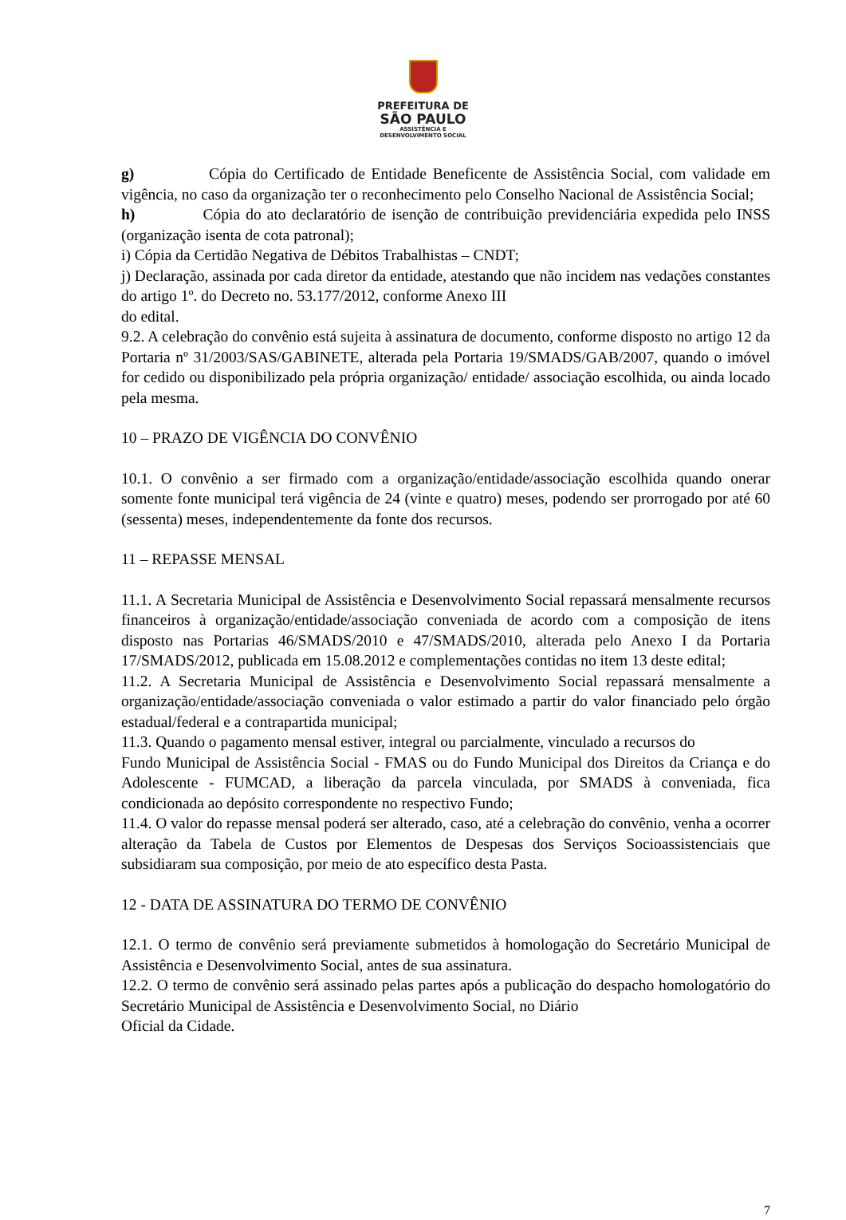PREFEITURA DE
SÃO PAULO
ASSISTÊNCIA E
DESENVOLVIMENTO SOCIAL
g) Cópia do Certificado de Entidade Beneficente de Assistência Social, com validade em vigência, no caso da organização ter o reconhecimento pelo Conselho Nacional de Assistência Social;
h) Cópia do ato declaratório de isenção de contribuição previdenciária expedida pelo INSS (organização isenta de cota patronal);
i) Cópia da Certidão Negativa de Débitos Trabalhistas – CNDT;
j) Declaração, assinada por cada diretor da entidade, atestando que não incidem nas vedações constantes do artigo 1º. do Decreto no. 53.177/2012, conforme Anexo III
do edital.
9.2. A celebração do convênio está sujeita à assinatura de documento, conforme disposto no artigo 12 da Portaria nº 31/2003/SAS/GABINETE, alterada pela Portaria 19/SMADS/GAB/2007, quando o imóvel for cedido ou disponibilizado pela própria organização/ entidade/ associação escolhida, ou ainda locado pela mesma.
10 – PRAZO DE VIGÊNCIA DO CONVÊNIO
10.1. O convênio a ser firmado com a organização/entidade/associação escolhida quando onerar somente fonte municipal terá vigência de 24 (vinte e quatro) meses, podendo ser prorrogado por até 60 (sessenta) meses, independentemente da fonte dos recursos.
11 – REPASSE MENSAL
11.1. A Secretaria Municipal de Assistência e Desenvolvimento Social repassará mensalmente recursos financeiros à organização/entidade/associação conveniada de acordo com a composição de itens disposto nas Portarias 46/SMADS/2010 e 47/SMADS/2010, alterada pelo Anexo I da Portaria 17/SMADS/2012, publicada em 15.08.2012 e complementações contidas no item 13 deste edital;
11.2. A Secretaria Municipal de Assistência e Desenvolvimento Social repassará mensalmente a organização/entidade/associação conveniada o valor estimado a partir do valor financiado pelo órgão estadual/federal e a contrapartida municipal;
11.3. Quando o pagamento mensal estiver, integral ou parcialmente, vinculado a recursos do
Fundo Municipal de Assistência Social - FMAS ou do Fundo Municipal dos Direitos da Criança e do Adolescente - FUMCAD, a liberação da parcela vinculada, por SMADS à conveniada, fica condicionada ao depósito correspondente no respectivo Fundo;
11.4. O valor do repasse mensal poderá ser alterado, caso, até a celebração do convênio, venha a ocorrer alteração da Tabela de Custos por Elementos de Despesas dos Serviços Socioassistenciais que subsidiaram sua composição, por meio de ato específico desta Pasta.
12 - DATA DE ASSINATURA DO TERMO DE CONVÊNIO
12.1. O termo de convênio será previamente submetidos à homologação do Secretário Municipal de Assistência e Desenvolvimento Social, antes de sua assinatura.
12.2. O termo de convênio será assinado pelas partes após a publicação do despacho homologatório do Secretário Municipal de Assistência e Desenvolvimento Social, no Diário
Oficial da Cidade.
7